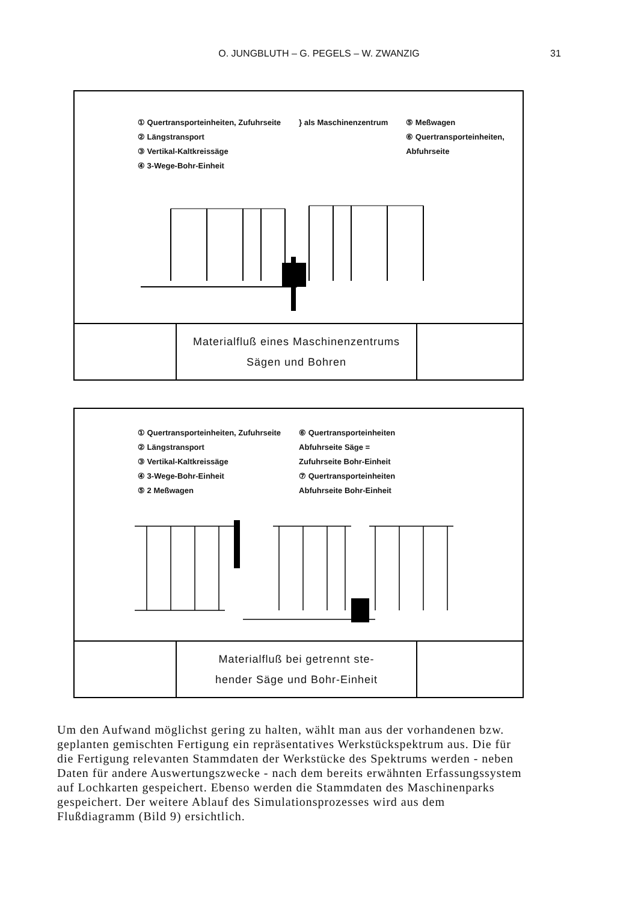O. JUNGBLUTH – G. PEGELS – W. ZWANZIG
31
① Quertransporteinheiten, Zufuhrseite
② Längstransport
③ Vertikal-Kaltkreissäge
④ 3-Wege-Bohr-Einheit
} als Maschinenzentrum ⑤ Meßwagen
⑥ Quertransporteinheiten,
Abfuhrseite
Materialfluß eines Maschinenzentrums
Sägen und Bohren
① Quertransporteinheiten, Zufuhrseite
② Längstransport
③ Vertikal-Kaltkreissäge
④ 3-Wege-Bohr-Einheit
⑤ 2 Meßwagen
⑥ Quertransporteinheiten
Abfuhrseite Säge =
Zufuhrseite Bohr-Einheit
⑦ Quertransporteinheiten
Abfuhrseite Bohr-Einheit
Materialfluß bei getrennt ste-
hender Säge und Bohr-Einheit
Um den Aufwand möglichst gering zu halten, wählt man aus der vorhandenen bzw. geplanten gemischten Fertigung ein repräsentatives Werkstückspektrum aus. Die für die Fertigung relevanten Stammdaten der Werkstücke des Spektrums werden - neben Daten für andere Auswertungszwecke - nach dem bereits erwähnten Erfassungssystem auf Lochkarten gespeichert. Ebenso werden die Stammdaten des Maschinenparks gespeichert. Der weitere Ablauf des Simulationsprozesses wird aus dem Flußdiagramm (Bild 9) ersichtlich.